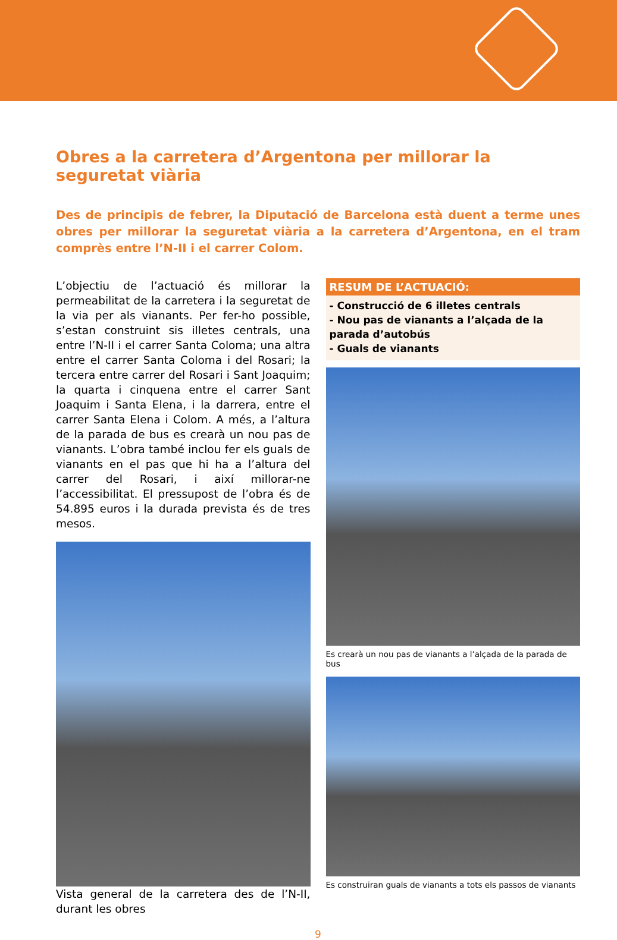Obres a la carretera d’Argentona per millorar la seguretat viària
Des de principis de febrer, la Diputació de Barcelona està duent a terme unes obres per millorar la seguretat viària a la carretera d’Argentona, en el tram comprès entre l’N-II i el carrer Colom.
L’objectiu de l’actuació és millorar la permeabilitat de la carretera i la seguretat de la via per als vianants. Per fer-ho possible, s’estan construint sis illetes centrals, una entre l’N-II i el carrer Santa Coloma; una altra entre el carrer Santa Coloma i del Rosari; la tercera entre carrer del Rosari i Sant Joaquim; la quarta i cinquena entre el carrer Sant Joaquim i Santa Elena, i la darrera, entre el carrer Santa Elena i Colom. A més, a l’altura de la parada de bus es crearà un nou pas de vianants. L’obra també inclou fer els guals de vianants en el pas que hi ha a l’altura del carrer del Rosari, i així millorar-ne l’accessibilitat. El pressupost de l’obra és de 54.895 euros i la durada prevista és de tres mesos.
Vista general de la carretera des de l’N-II, durant les obres
RESUM DE L’ACTUACIÓ:
- Construcció de 6 illetes centrals
- Nou pas de vianants a l’alçada de la parada d’autobús
- Guals de vianants
Es crearà un nou pas de vianants a l’alçada de la parada de bus
Es construiran guals de vianants a tots els passos de vianants
9